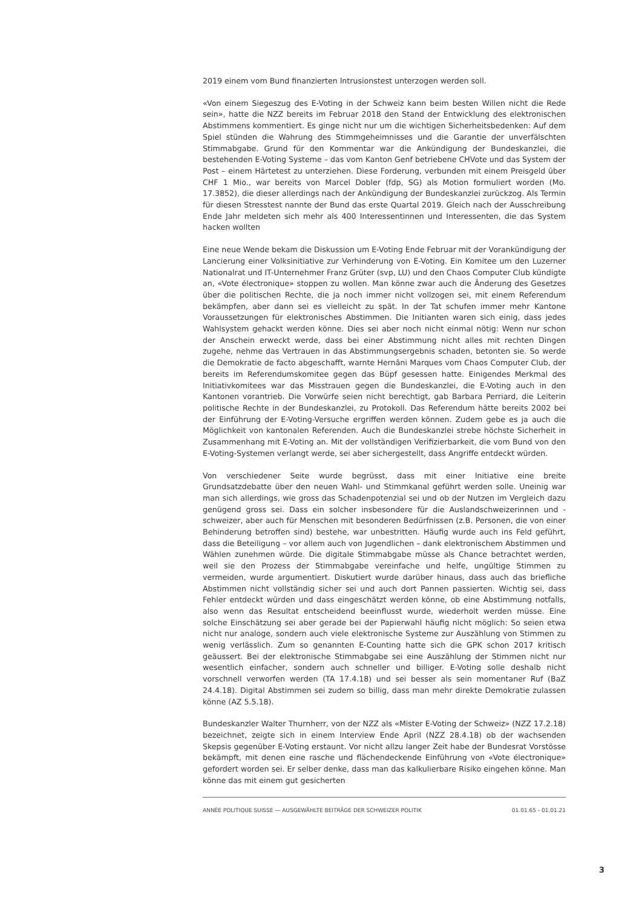2019 einem vom Bund finanzierten Intrusionstest unterzogen werden soll.
«Von einem Siegeszug des E-Voting in der Schweiz kann beim besten Willen nicht die Rede sein», hatte die NZZ bereits im Februar 2018 den Stand der Entwicklung des elektronischen Abstimmens kommentiert. Es ginge nicht nur um die wichtigen Sicherheitsbedenken: Auf dem Spiel stünden die Wahrung des Stimmgeheimnisses und die Garantie der unverfälschten Stimmabgabe. Grund für den Kommentar war die Ankündigung der Bundeskanzlei, die bestehenden E-Voting Systeme – das vom Kanton Genf betriebene CHVote und das System der Post – einem Härtetest zu unterziehen. Diese Forderung, verbunden mit einem Preisgeld über CHF 1 Mio., war bereits von Marcel Dobler (fdp, SG) als Motion formuliert worden (Mo. 17.3852), die dieser allerdings nach der Ankündigung der Bundeskanzlei zurückzog. Als Termin für diesen Stresstest nannte der Bund das erste Quartal 2019. Gleich nach der Ausschreibung Ende Jahr meldeten sich mehr als 400 Interessentinnen und Interessenten, die das System hacken wollten
Eine neue Wende bekam die Diskussion um E-Voting Ende Februar mit der Vorankündigung der Lancierung einer Volksinitiative zur Verhinderung von E-Voting. Ein Komitee um den Luzerner Nationalrat und IT-Unternehmer Franz Grüter (svp, LU) und den Chaos Computer Club kündigte an, «Vote électronique» stoppen zu wollen. Man könne zwar auch die Änderung des Gesetzes über die politischen Rechte, die ja noch immer nicht vollzogen sei, mit einem Referendum bekämpfen, aber dann sei es vielleicht zu spät. In der Tat schufen immer mehr Kantone Voraussetzungen für elektronisches Abstimmen. Die Initianten waren sich einig, dass jedes Wahlsystem gehackt werden könne. Dies sei aber noch nicht einmal nötig: Wenn nur schon der Anschein erweckt werde, dass bei einer Abstimmung nicht alles mit rechten Dingen zugehe, nehme das Vertrauen in das Abstimmungsergebnis schaden, betonten sie. So werde die Demokratie de facto abgeschafft, warnte Hernâni Marques vom Chaos Computer Club, der bereits im Referendumskomitee gegen das Büpf gesessen hatte. Einigendes Merkmal des Initiativkomitees war das Misstrauen gegen die Bundeskanzlei, die E-Voting auch in den Kantonen vorantrieb. Die Vorwürfe seien nicht berechtigt, gab Barbara Perriard, die Leiterin politische Rechte in der Bundeskanzlei, zu Protokoll. Das Referendum hätte bereits 2002 bei der Einführung der E-Voting-Versuche ergriffen werden können. Zudem gebe es ja auch die Möglichkeit von kantonalen Referenden. Auch die Bundeskanzlei strebe höchste Sicherheit in Zusammenhang mit E-Voting an. Mit der vollständigen Verifizierbarkeit, die vom Bund von den E-Voting-Systemen verlangt werde, sei aber sichergestellt, dass Angriffe entdeckt würden.
Von verschiedener Seite wurde begrüsst, dass mit einer Initiative eine breite Grundsatzdebatte über den neuen Wahl- und Stimmkanal geführt werden solle. Uneinig war man sich allerdings, wie gross das Schadenpotenzial sei und ob der Nutzen im Vergleich dazu genügend gross sei. Dass ein solcher insbesondere für die Auslandschweizerinnen und -schweizer, aber auch für Menschen mit besonderen Bedürfnissen (z.B. Personen, die von einer Behinderung betroffen sind) bestehe, war unbestritten. Häufig wurde auch ins Feld geführt, dass die Beteiligung – vor allem auch von Jugendlichen – dank elektronischem Abstimmen und Wählen zunehmen würde. Die digitale Stimmabgabe müsse als Chance betrachtet werden, weil sie den Prozess der Stimmabgabe vereinfache und helfe, ungültige Stimmen zu vermeiden, wurde argumentiert. Diskutiert wurde darüber hinaus, dass auch das briefliche Abstimmen nicht vollständig sicher sei und auch dort Pannen passierten. Wichtig sei, dass Fehler entdeckt würden und dass eingeschätzt werden könne, ob eine Abstimmung notfalls, also wenn das Resultat entscheidend beeinflusst wurde, wiederholt werden müsse. Eine solche Einschätzung sei aber gerade bei der Papierwahl häufig nicht möglich: So seien etwa nicht nur analoge, sondern auch viele elektronische Systeme zur Auszählung von Stimmen zu wenig verlässlich. Zum so genannten E-Counting hatte sich die GPK schon 2017 kritisch geäussert. Bei der elektronische Stimmabgabe sei eine Auszählung der Stimmen nicht nur wesentlich einfacher, sondern auch schneller und billiger. E-Voting solle deshalb nicht vorschnell verworfen werden (TA 17.4.18) und sei besser als sein momentaner Ruf (BaZ 24.4.18). Digital Abstimmen sei zudem so billig, dass man mehr direkte Demokratie zulassen könne (AZ 5.5.18).
Bundeskanzler Walter Thurnherr, von der NZZ als «Mister E-Voting der Schweiz» (NZZ 17.2.18) bezeichnet, zeigte sich in einem Interview Ende April (NZZ 28.4.18) ob der wachsenden Skepsis gegenüber E-Voting erstaunt. Vor nicht allzu langer Zeit habe der Bundesrat Vorstösse bekämpft, mit denen eine rasche und flächendeckende Einführung von «Vote électronique» gefordert worden sei. Er selber denke, dass man das kalkulierbare Risiko eingehen könne. Man könne das mit einem gut gesicherten
ANNÉE POLITIQUE SUISSE — AUSGEWÄHLTE BEITRÄGE DER SCHWEIZER POLITIK 01.01.65 - 01.01.21
3